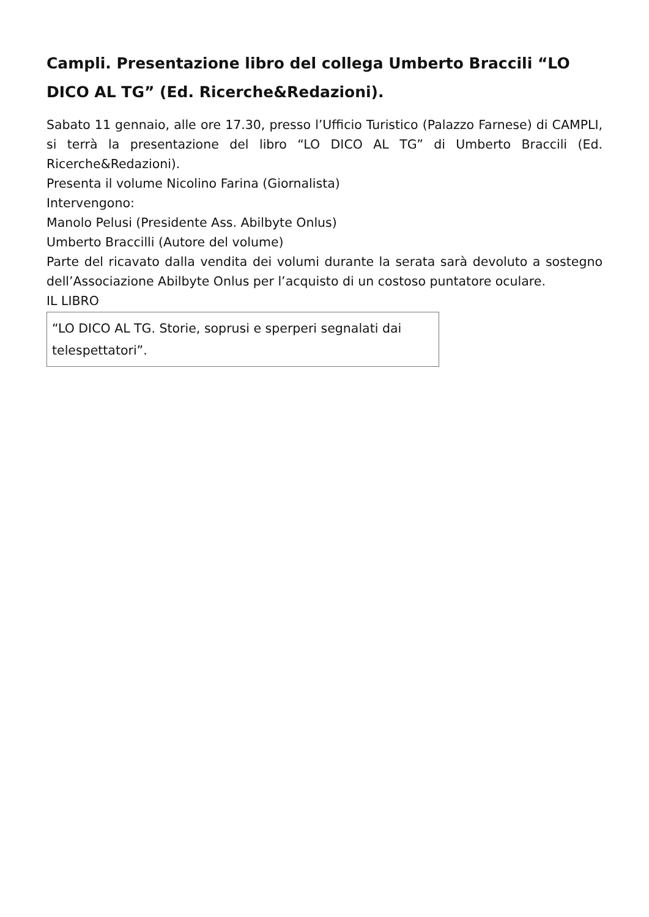Campli. Presentazione libro del collega Umberto Braccili “LO DICO AL TG” (Ed. Ricerche&Redazioni).
Sabato 11 gennaio, alle ore 17.30, presso l’Ufficio Turistico (Palazzo Farnese) di CAMPLI, si terrà la presentazione del libro “LO DICO AL TG” di Umberto Braccili (Ed. Ricerche&Redazioni).
Presenta il volume Nicolino Farina (Giornalista)
Intervengono:
Manolo Pelusi (Presidente Ass. Abilbyte Onlus)
Umberto Braccilli (Autore del volume)
Parte del ricavato dalla vendita dei volumi durante la serata sarà devoluto a sostegno dell’Associazione Abilbyte Onlus per l’acquisto di un costoso puntatore oculare.
IL LIBRO
| “LO DICO AL TG. Storie, soprusi e sperperi segnalati dai telespettatori”. |